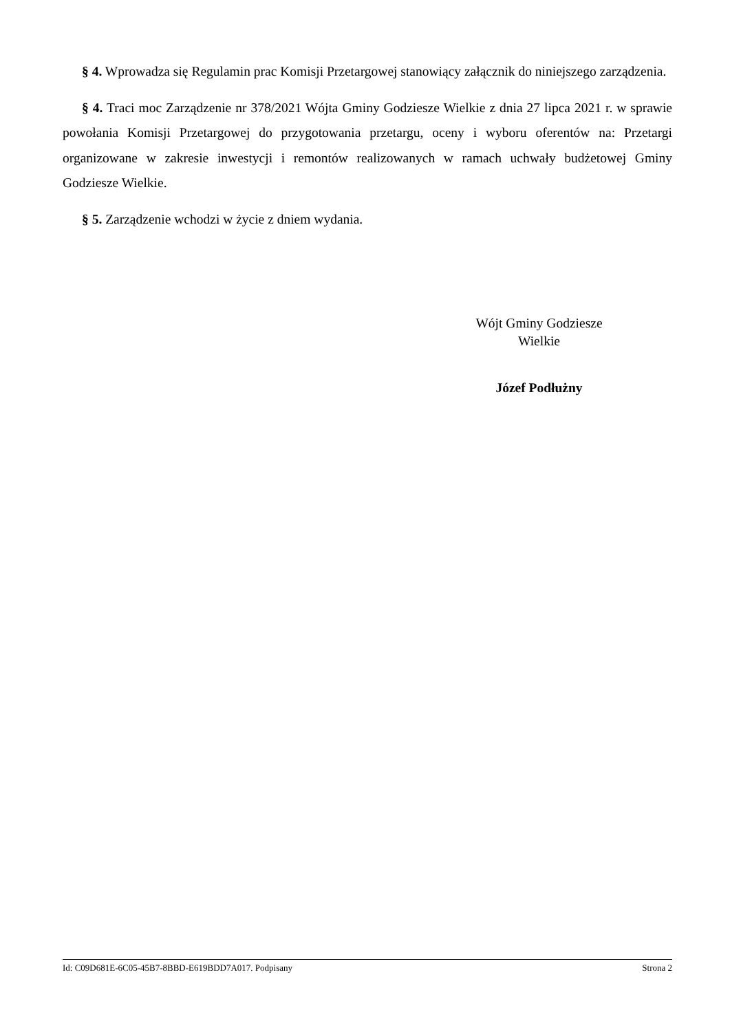§ 4. Wprowadza się Regulamin prac Komisji Przetargowej stanowiący załącznik do niniejszego zarządzenia.
§ 4. Traci moc Zarządzenie nr 378/2021 Wójta Gminy Godziesze Wielkie z dnia 27 lipca 2021 r. w sprawie powołania Komisji Przetargowej do przygotowania przetargu, oceny i wyboru oferentów na: Przetargi organizowane w zakresie inwestycji i remontów realizowanych w ramach uchwały budżetowej Gminy Godziesze Wielkie.
§ 5. Zarządzenie wchodzi w życie z dniem wydania.
Wójt Gminy Godziesze
Wielkie
Józef Podłużny
Id: C09D681E-6C05-45B7-8BBD-E619BDD7A017. Podpisany Strona 2